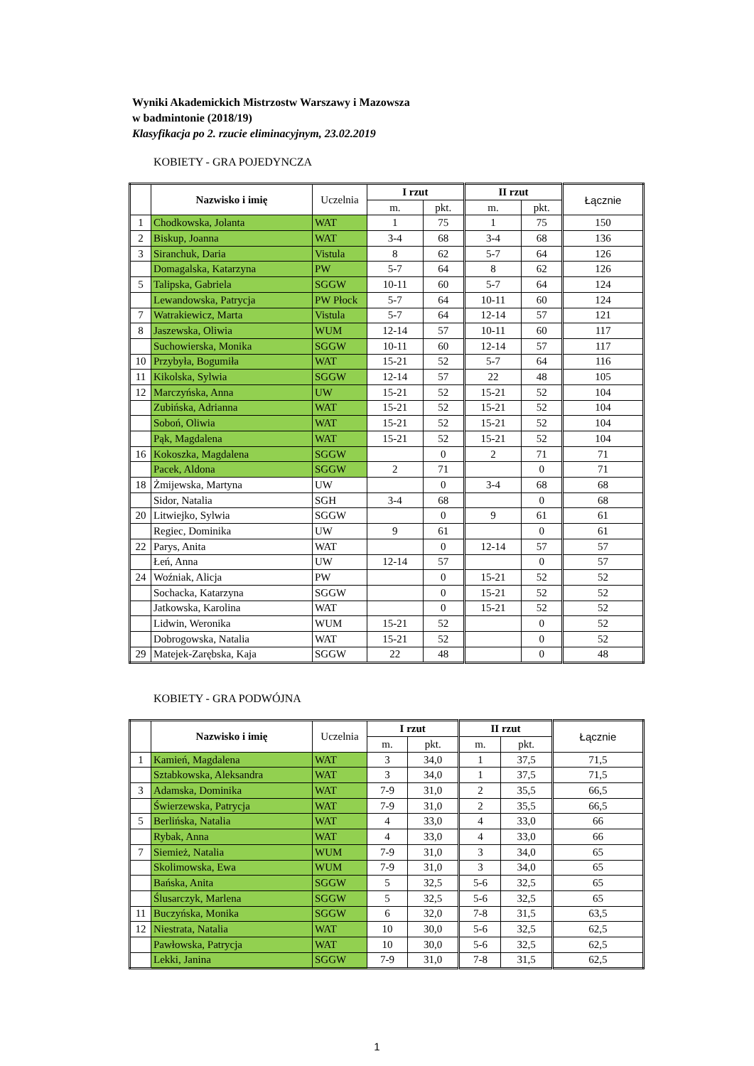Wyniki Akademickich Mistrzostw Warszawy i Mazowsza
w badmintonie (2018/19)
Klasyfikacja po 2. rzucie eliminacyjnym, 23.02.2019
KOBIETY - GRA POJEDYNCZA
| | Nazwisko i imię | Uczelnia | I rzut | | II rzut | | Łącznie |
| | | | m. | pkt. | m. | pkt. | |
| 1 | Chodkowska, Jolanta | WAT | 1 | 75 | 1 | 75 | 150 |
| 2 | Biskup, Joanna | WAT | 3-4 | 68 | 3-4 | 68 | 136 |
| 3 | Siranchuk, Daria | Vistula | 8 | 62 | 5-7 | 64 | 126 |
| | Domagalska, Katarzyna | PW | 5-7 | 64 | 8 | 62 | 126 |
| 5 | Talipska, Gabriela | SGGW | 10-11 | 60 | 5-7 | 64 | 124 |
| | Lewandowska, Patrycja | PW Płock | 5-7 | 64 | 10-11 | 60 | 124 |
| 7 | Watrakiewicz, Marta | Vistula | 5-7 | 64 | 12-14 | 57 | 121 |
| 8 | Jaszewska, Oliwia | WUM | 12-14 | 57 | 10-11 | 60 | 117 |
| | Suchowierska, Monika | SGGW | 10-11 | 60 | 12-14 | 57 | 117 |
| 10 | Przybyła, Bogumiła | WAT | 15-21 | 52 | 5-7 | 64 | 116 |
| 11 | Kikolska, Sylwia | SGGW | 12-14 | 57 | 22 | 48 | 105 |
| 12 | Marczyńska, Anna | UW | 15-21 | 52 | 15-21 | 52 | 104 |
| | Zubińska, Adrianna | WAT | 15-21 | 52 | 15-21 | 52 | 104 |
| | Soboń, Oliwia | WAT | 15-21 | 52 | 15-21 | 52 | 104 |
| | Pąk, Magdalena | WAT | 15-21 | 52 | 15-21 | 52 | 104 |
| 16 | Kokoszka, Magdalena | SGGW | | 0 | 2 | 71 | 71 |
| | Pacek, Aldona | SGGW | 2 | 71 | | 0 | 71 |
| 18 | Żmijewska, Martyna | UW | | 0 | 3-4 | 68 | 68 |
| | Sidor, Natalia | SGH | 3-4 | 68 | | 0 | 68 |
| 20 | Litwiejko, Sylwia | SGGW | | 0 | 9 | 61 | 61 |
| | Regiec, Dominika | UW | 9 | 61 | | 0 | 61 |
| 22 | Parys, Anita | WAT | | 0 | 12-14 | 57 | 57 |
| | Łeń, Anna | UW | 12-14 | 57 | | 0 | 57 |
| 24 | Woźniak, Alicja | PW | | 0 | 15-21 | 52 | 52 |
| | Sochacka, Katarzyna | SGGW | | 0 | 15-21 | 52 | 52 |
| | Jatkowska, Karolina | WAT | | 0 | 15-21 | 52 | 52 |
| | Lidwin, Weronika | WUM | 15-21 | 52 | | 0 | 52 |
| | Dobrogowska, Natalia | WAT | 15-21 | 52 | | 0 | 52 |
| 29 | Matejek-Zarębska, Kaja | SGGW | 22 | 48 | | 0 | 48 |
KOBIETY - GRA PODWÓJNA
| | Nazwisko i imię | Uczelnia | I rzut | | II rzut | | Łącznie |
| | | | m. | pkt. | m. | pkt. | |
| 1 | Kamień, Magdalena | WAT | 3 | 34,0 | 1 | 37,5 | 71,5 |
| | Sztabkowska, Aleksandra | WAT | 3 | 34,0 | 1 | 37,5 | 71,5 |
| 3 | Adamska, Dominika | WAT | 7-9 | 31,0 | 2 | 35,5 | 66,5 |
| | Świerzewska, Patrycja | WAT | 7-9 | 31,0 | 2 | 35,5 | 66,5 |
| 5 | Berlińska, Natalia | WAT | 4 | 33,0 | 4 | 33,0 | 66 |
| | Rybak, Anna | WAT | 4 | 33,0 | 4 | 33,0 | 66 |
| 7 | Siemież, Natalia | WUM | 7-9 | 31,0 | 3 | 34,0 | 65 |
| | Skolimowska, Ewa | WUM | 7-9 | 31,0 | 3 | 34,0 | 65 |
| | Bańska, Anita | SGGW | 5 | 32,5 | 5-6 | 32,5 | 65 |
| | Ślusarczyk, Marlena | SGGW | 5 | 32,5 | 5-6 | 32,5 | 65 |
| 11 | Buczyńska, Monika | SGGW | 6 | 32,0 | 7-8 | 31,5 | 63,5 |
| 12 | Niestrata, Natalia | WAT | 10 | 30,0 | 5-6 | 32,5 | 62,5 |
| | Pawłowska, Patrycja | WAT | 10 | 30,0 | 5-6 | 32,5 | 62,5 |
| | Lekki, Janina | SGGW | 7-9 | 31,0 | 7-8 | 31,5 | 62,5 |
1